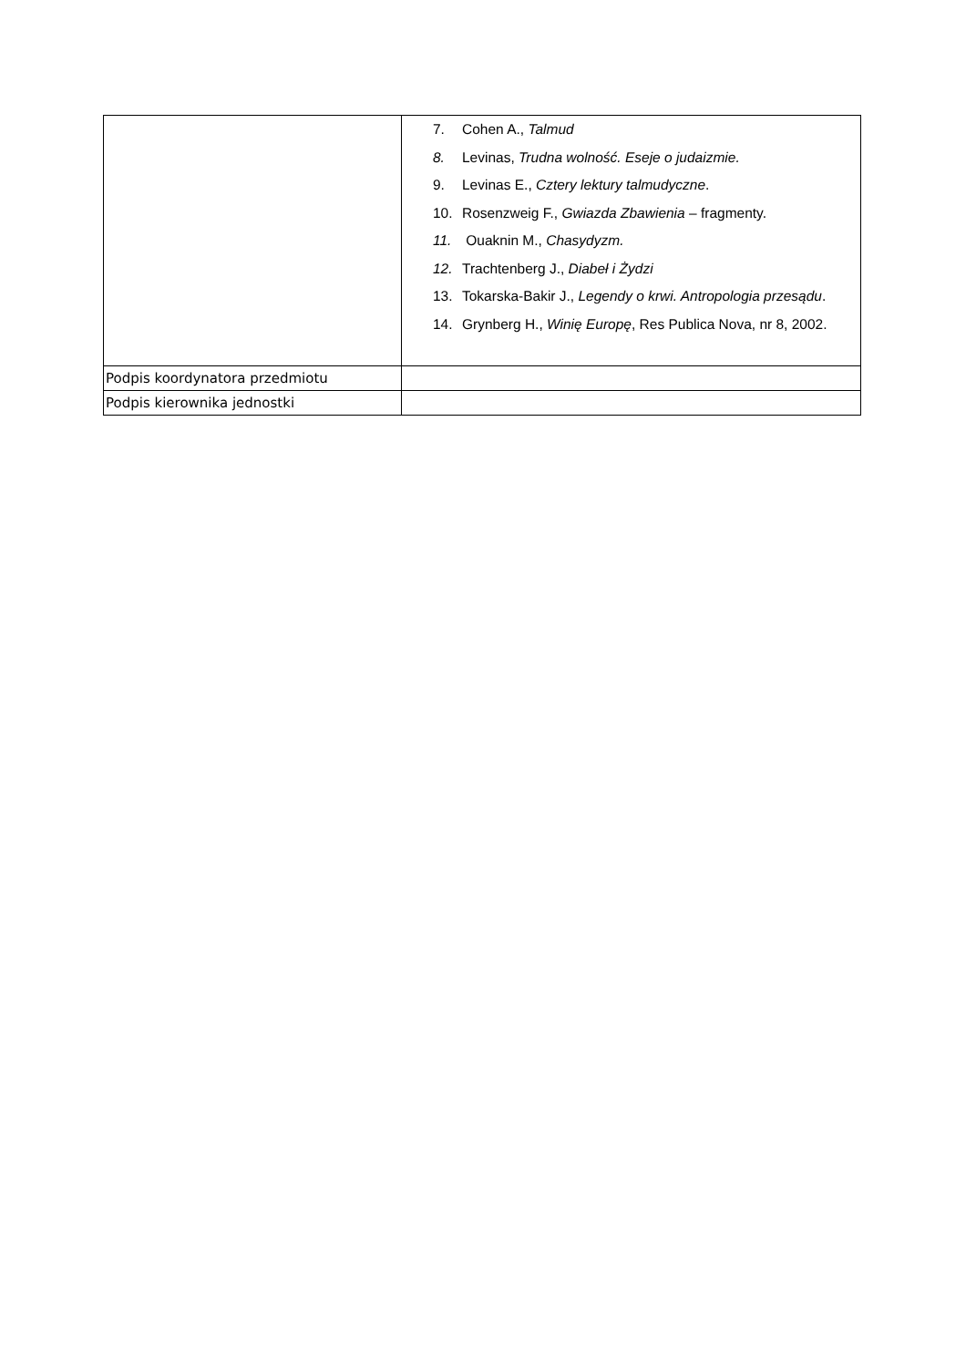| | 7. Cohen A., Talmud 8. Levinas, Trudna wolność. Eseje o judaizmie. 9. Levinas E., Cztery lektury talmudyczne . 10. Rosenzweig F., Gwiazda Zbawienia – fragmenty. 11. Ouaknin M., Chasydyzm. 12. Trachtenberg J., Diabeł i Żydzi 13. Tokarska-Bakir J., Legendy o krwi. Antropologia przesądu . 14. Grynberg H., Winię Europę , Res Publica Nova, nr 8, 2002. |
| Podpis koordynatora przedmiotu | |
| Podpis kierownika jednostki | |